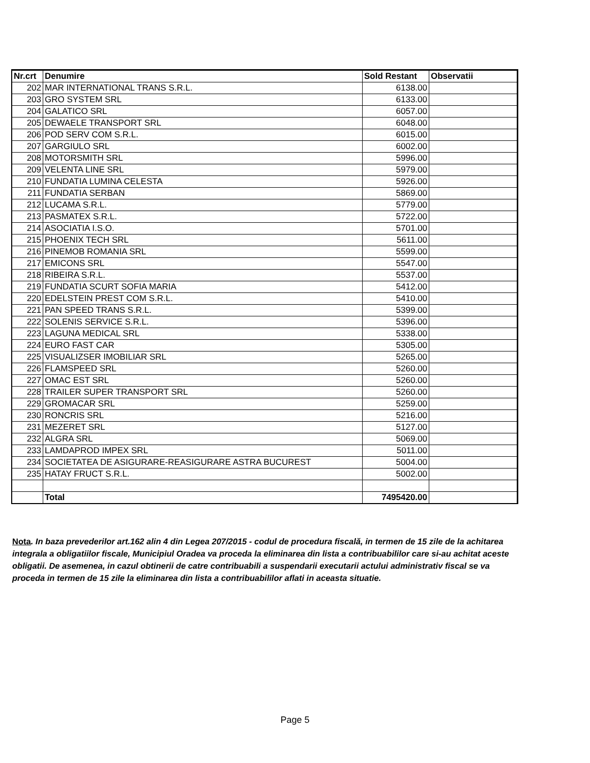| Nr.crt | Denumire | Sold Restant | Observatii |
| --- | --- | --- | --- |
| 202 | MAR INTERNATIONAL TRANS S.R.L. | 6138.00 | |
| 203 | GRO SYSTEM SRL | 6133.00 | |
| 204 | GALATICO SRL | 6057.00 | |
| 205 | DEWAELE TRANSPORT SRL | 6048.00 | |
| 206 | POD SERV COM S.R.L. | 6015.00 | |
| 207 | GARGIULO SRL | 6002.00 | |
| 208 | MOTORSMITH SRL | 5996.00 | |
| 209 | VELENTA LINE SRL | 5979.00 | |
| 210 | FUNDATIA LUMINA CELESTA | 5926.00 | |
| 211 | FUNDATIA SERBAN | 5869.00 | |
| 212 | LUCAMA S.R.L. | 5779.00 | |
| 213 | PASMATEX S.R.L. | 5722.00 | |
| 214 | ASOCIATIA I.S.O. | 5701.00 | |
| 215 | PHOENIX TECH SRL | 5611.00 | |
| 216 | PINEMOB ROMANIA SRL | 5599.00 | |
| 217 | EMICONS SRL | 5547.00 | |
| 218 | RIBEIRA S.R.L. | 5537.00 | |
| 219 | FUNDATIA SCURT SOFIA MARIA | 5412.00 | |
| 220 | EDELSTEIN PREST COM S.R.L. | 5410.00 | |
| 221 | PAN SPEED TRANS S.R.L. | 5399.00 | |
| 222 | SOLENIS SERVICE S.R.L. | 5396.00 | |
| 223 | LAGUNA MEDICAL SRL | 5338.00 | |
| 224 | EURO FAST CAR | 5305.00 | |
| 225 | VISUALIZSER IMOBILIAR SRL | 5265.00 | |
| 226 | FLAMSPEED SRL | 5260.00 | |
| 227 | OMAC EST SRL | 5260.00 | |
| 228 | TRAILER SUPER TRANSPORT SRL | 5260.00 | |
| 229 | GROMACAR SRL | 5259.00 | |
| 230 | RONCRIS SRL | 5216.00 | |
| 231 | MEZERET SRL | 5127.00 | |
| 232 | ALGRA SRL | 5069.00 | |
| 233 | LAMDAPROD IMPEX SRL | 5011.00 | |
| 234 | SOCIETATEA DE ASIGURARE-REASIGURARE ASTRA BUCUREST | 5004.00 | |
| 235 | HATAY FRUCT S.R.L. | 5002.00 | |
| | Total | 7495420.00 | |
Nota. In baza prevederilor art.162 alin 4 din Legea 207/2015 - codul de procedura fiscală, in termen de 15 zile de la achitarea integrala a obligatiilor fiscale, Municipiul Oradea va proceda la eliminarea din lista a contribuabililor care si-au achitat aceste obligatii. De asemenea, in cazul obtinerii de catre contribuabili a suspendarii executarii actului administrativ fiscal se va proceda in termen de 15 zile la eliminarea din lista a contribuabililor aflati in aceasta situatie.
Page 5